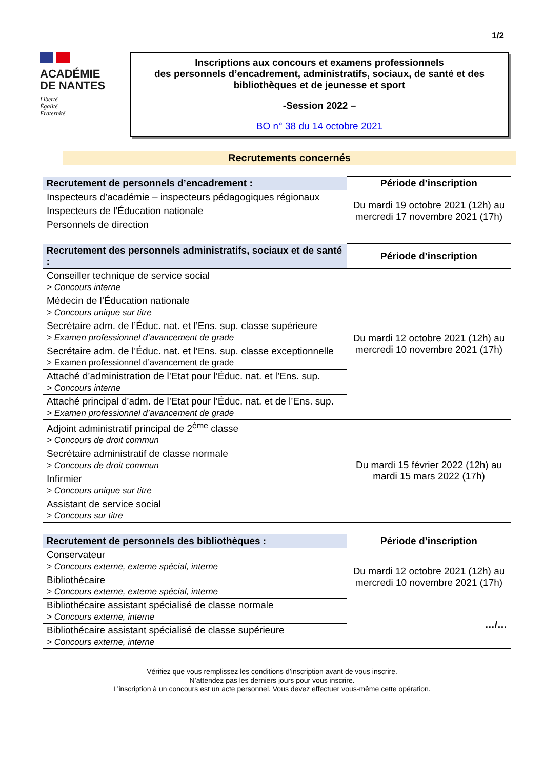1/2
ACADÉMIE
DE NANTES
Liberté
Égalité
Fraternité
Inscriptions aux concours et examens professionnels
des personnels d’encadrement, administratifs, sociaux, de santé et des bibliothèques et de jeunesse et sport
-Session 2022 –
BO n° 38 du 14 octobre 2021
Recrutements concernés
| Recrutement de personnels d’encadrement : | Période d’inscription |
| --- | --- |
| Inspecteurs d’académie – inspecteurs pédagogiques régionaux | Du mardi 19 octobre 2021 (12h) au mercredi 17 novembre 2021 (17h) |
| Inspecteurs de l’Éducation nationale | |
| Personnels de direction | |
| Recrutement des personnels administratifs, sociaux et de santé : | Période d’inscription |
| --- | --- |
| Conseiller technique de service social > Concours interne | Du mardi 12 octobre 2021 (12h) au mercredi 10 novembre 2021 (17h) |
| Médecin de l’Éducation nationale > Concours unique sur titre | |
| Secrétaire adm. de l’Éduc. nat. et l’Ens. sup. classe supérieure > Examen professionnel d’avancement de grade | |
| Secrétaire adm. de l’Éduc. nat. et l’Ens. sup. classe exceptionnelle > Examen professionnel d’avancement de grade | |
| Attaché d’administration de l’Etat pour l’Éduc. nat. et l’Ens. sup. > Concours interne | |
| Attaché principal d’adm. de l’Etat pour l’Éduc. nat. et de l’Ens. sup. > Examen professionnel d’avancement de grade | |
| Adjoint administratif principal de 2<sup>ème</sup> classe > Concours de droit commun | Du mardi 15 février 2022 (12h) au mardi 15 mars 2022 (17h) |
| Secrétaire administratif de classe normale > Concours de droit commun | |
| Infirmier > Concours unique sur titre | |
| Assistant de service social > Concours sur titre | |
| Recrutement de personnels des bibliothèques : | Période d’inscription |
| --- | --- |
| Conservateur > Concours externe, externe spécial, interne | Du mardi 12 octobre 2021 (12h) au mercredi 10 novembre 2021 (17h) …/… |
| Bibliothécaire > Concours externe, externe spécial, interne | |
| Bibliothécaire assistant spécialisé de classe normale > Concours externe, interne | |
| Bibliothécaire assistant spécialisé de classe supérieure > Concours externe, interne | |
Vérifiez que vous remplissez les conditions d’inscription avant de vous inscrire.
N’attendez pas les derniers jours pour vous inscrire.
L’inscription à un concours est un acte personnel. Vous devez effectuer vous-même cette opération.